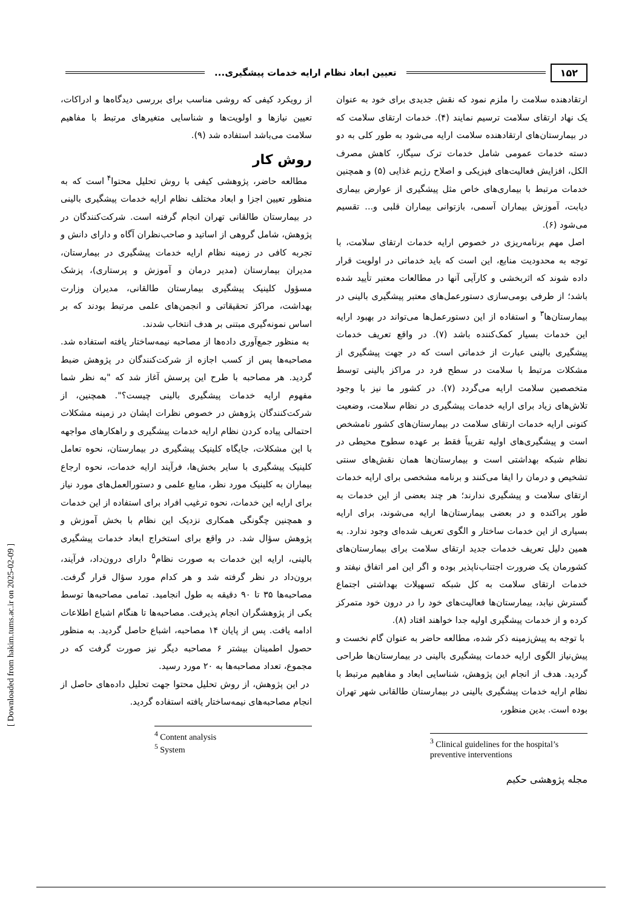۱۵۲ تعیین ابعاد نظام ارایه خدمات پیشگیری...
ارتقادهنده سلامت را ملزم نمود که نقش جدیدی برای خود به عنوان یک نهاد ارتقای سلامت ترسیم نمایند (۴). خدمات ارتقای سلامت که در بیمارستان‌های ارتقادهنده سلامت ارایه می‌شود به طور کلی به دو دسته خدمات عمومی شامل خدمات ترک سیگار، کاهش مصرف الکل، افزایش فعالیت‌های فیزیکی و اصلاح رژیم غذایی (۵) و همچنین خدمات مرتبط با بیماری‌های خاص مثل پیشگیری از عوارض بیماری دیابت، آموزش بیماران آسمی، بازتوانی بیماران قلبی و... تقسیم می‌شود (۶).
اصل مهم برنامه‌ریزی در خصوص ارایه خدمات ارتقای سلامت، با توجه به محدودیت منابع، این است که باید خدماتی در اولویت قرار داده شوند که اثربخشی و کارآیی آنها در مطالعات معتبر تأیید شده باشد؛ از طرفی بومی‌سازی دستورعمل‌های معتبر پیشگیری بالینی در بیمارستان‌ها<sup>۳</sup> و استفاده از این دستورعمل‌ها می‌تواند در بهبود ارایه این خدمات بسیار کمک‌کننده باشد (۷). در واقع تعریف خدمات پیشگیری بالینی عبارت از خدماتی است که در جهت پیشگیری از مشکلات مرتبط با سلامت در سطح فرد در مراکز بالینی توسط متخصصین سلامت ارایه می‌گردد (۷). در کشور ما نیز با وجود تلاش‌های زیاد برای ارایه خدمات پیشگیری در نظام سلامت، وضعیت کنونی ارایه خدمات ارتقای سلامت در بیمارستان‌های کشور نامشخص است و پیشگیری‌های اولیه تقریباً فقط بر عهده سطوح محیطی در نظام شبکه بهداشتی است و بیمارستان‌ها همان نقش‌های سنتی تشخیص و درمان را ایفا می‌کنند و برنامه مشخصی برای ارایه خدمات ارتقای سلامت و پیشگیری ندارند؛ هر چند بعضی از این خدمات به طور پراکنده و در بعضی بیمارستان‌ها ارایه می‌شوند، برای ارایه بسیاری از این خدمات ساختار و الگوی تعریف شده‌ای وجود ندارد. به همین دلیل تعریف خدمات جدید ارتقای سلامت برای بیمارستان‌های کشورمان یک ضرورت اجتناب‌ناپذیر بوده و اگر این امر اتفاق نیفتد و خدمات ارتقای سلامت به کل شبکه تسهیلات بهداشتی اجتماع گسترش نیابد، بیمارستان‌ها فعالیت‌های خود را در درون خود متمرکز کرده و از خدمات پیشگیری اولیه جدا خواهند افتاد (۸).
با توجه به پیش‌زمینه ذکر شده، مطالعه حاضر به عنوان گام نخست و پیش‌نیاز الگوی ارایه خدمات پیشگیری بالینی در بیمارستان‌ها طراحی گردید. هدف از انجام این پژوهش، شناسایی ابعاد و مفاهیم مرتبط با نظام ارایه خدمات پیشگیری بالینی در بیمارستان طالقانی شهر تهران بوده است. بدین منظور،
<sup>3</sup> Clinical guidelines for the hospital’s preventive interventions
مجله پژوهشی حکیم
از رویکرد کیفی که روشی مناسب برای بررسی دیدگاه‌ها و ادراکات، تعیین نیازها و اولویت‌ها و شناسایی متغیرهای مرتبط با مفاهیم سلامت می‌باشد استفاده شد (۹).
روش کار
مطالعه حاضر، پژوهشی کیفی با روش تحلیل محتوا<sup>۴</sup> است که به منظور تعیین اجزا و ابعاد مختلف نظام ارایه خدمات پیشگیری بالینی در بیمارستان طالقانی تهران انجام گرفته است. شرکت‌کنندگان در پژوهش، شامل گروهی از اساتید و صاحب‌نظران آگاه و دارای دانش و تجربه کافی در زمینه نظام ارایه خدمات پیشگیری در بیمارستان، مدیران بیمارستان (مدیر درمان و آموزش و پرستاری)، پزشک مسؤول کلینیک پیشگیری بیمارستان طالقانی، مدیران وزارت بهداشت، مراکز تحقیقاتی و انجمن‌های علمی مرتبط بودند که بر اساس نمونه‌گیری مبتنی بر هدف انتخاب شدند.
به منظور جمع‌آوری داده‌ها از مصاحبه نیمه‌ساختار یافته استفاده شد. مصاحبه‌ها پس از کسب اجازه از شرکت‌کنندگان در پژوهش ضبط گردید. هر مصاحبه با طرح این پرسش آغاز شد که "به نظر شما مفهوم ارایه خدمات پیشگیری بالینی چیست؟". همچنین، از شرکت‌کنندگان پژوهش در خصوص نظرات ایشان در زمینه مشکلات احتمالی پیاده کردن نظام ارایه خدمات پیشگیری و راهکارهای مواجهه با این مشکلات، جایگاه کلینیک پیشگیری در بیمارستان، نحوه تعامل کلینیک پیشگیری با سایر بخش‌ها، فرآیند ارایه خدمات، نحوه ارجاع بیماران به کلینیک مورد نظر، منابع علمی و دستورالعمل‌های مورد نیاز برای ارایه این خدمات، نحوه ترغیب افراد برای استفاده از این خدمات و همچنین چگونگی همکاری نزدیک این نظام با بخش آموزش و پژوهش سؤال شد. در واقع برای استخراج ابعاد خدمات پیشگیری بالینی، ارایه این خدمات به صورت نظام<sup>۵</sup> دارای درون‌داد، فرآیند، برون‌داد در نظر گرفته شد و هر کدام مورد سؤال قرار گرفت. مصاحبه‌ها ۳۵ تا ۹۰ دقیقه به طول انجامید. تمامی مصاحبه‌ها توسط یکی از پژوهشگران انجام پذیرفت. مصاحبه‌ها تا هنگام اشباع اطلاعات ادامه یافت. پس از پایان ۱۴ مصاحبه، اشباع حاصل گردید. به منظور حصول اطمینان بیشتر ۶ مصاحبه دیگر نیز صورت گرفت که در مجموع، تعداد مصاحبه‌ها به ۲۰ مورد رسید.
در این پژوهش، از روش تحلیل محتوا جهت تحلیل داده‌های حاصل از انجام مصاحبه‌های نیمه‌ساختار یافته استفاده گردید.
<sup>4</sup> Content analysis
<sup>5</sup> System
[ Downloaded from hakim.tums.ac.ir on 2025-02-09 ]